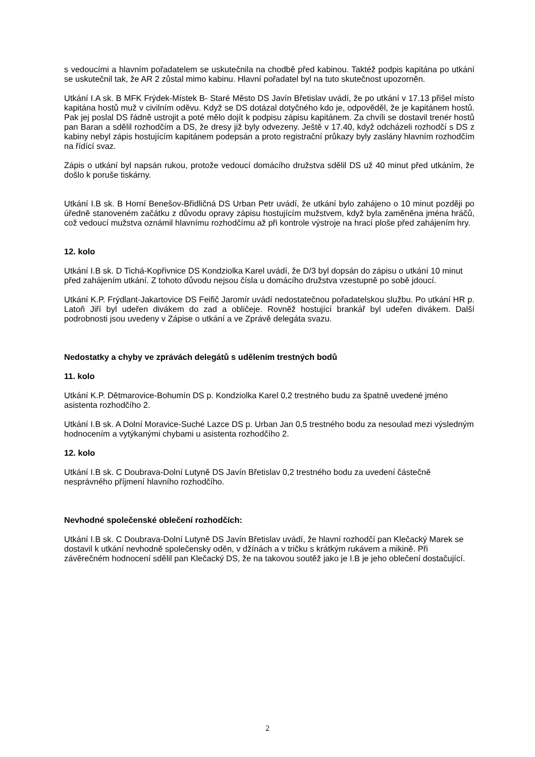s vedoucími a hlavním pořadatelem se uskutečnila na chodbě před kabinou. Taktéž podpis kapitána po utkání se uskutečnil tak, že AR 2 zůstal mimo kabinu. Hlavní pořadatel byl na tuto skutečnost upozorněn.
Utkání I.A sk. B MFK Frýdek-Místek B- Staré Město DS Javín Břetislav uvádí, že po utkání v 17.13 přišel místo kapitána hostů muž v civilním oděvu. Když se DS dotázal dotyčného kdo je, odpověděl, že je kapitánem hostů. Pak jej poslal DS řádně ustrojit a poté mělo dojít k podpisu zápisu kapitánem. Za chvíli se dostavil trenér hostů pan Baran a sdělil rozhodčím a DS, že dresy již byly odvezeny. Ještě v 17.40, když odcházeli rozhodčí s DS z kabiny nebyl zápis hostujícím kapitánem podepsán a proto registrační průkazy byly zaslány hlavním rozhodčím na řídící svaz.
Zápis o utkání byl napsán rukou, protože vedoucí domácího družstva sdělil DS už 40 minut před utkáním, že došlo k poruše tiskárny.
Utkání I.B sk. B Horní Benešov-Břidličná DS Urban Petr uvádí, že utkání bylo zahájeno o 10 minut později po úředně stanoveném začátku z důvodu opravy zápisu hostujícím mužstvem, když byla zaměněna jména hráčů, což vedoucí mužstva oznámil hlavnímu rozhodčímu až při kontrole výstroje na hrací ploše před zahájením hry.
12. kolo
Utkání I.B sk. D Tichá-Kopřivnice DS Kondziolka Karel uvádí, že D/3 byl dopsán do zápisu o utkání 10 minut před zahájením utkání. Z tohoto důvodu nejsou čísla u domácího družstva vzestupně po sobě jdoucí.
Utkání K.P. Frýdlant-Jakartovice DS Feifič Jaromír uvádí nedostatečnou pořadatelskou službu. Po utkání HR p. Latoň Jiří byl udeřen divákem do zad a obličeje. Rovněž hostující brankář byl udeřen divákem. Další podrobnosti jsou uvedeny v Zápise o utkání a ve Zprávě delegáta svazu.
Nedostatky a chyby ve zprávách delegátů s udělením trestných bodů
11. kolo
Utkání K.P. Dětmarovice-Bohumín DS p. Kondziolka Karel 0,2 trestného budu za špatně uvedené jméno asistenta rozhodčího 2.
Utkání I.B sk. A Dolní Moravice-Suché Lazce DS p. Urban Jan 0,5 trestného bodu za nesoulad mezi výsledným hodnocením a vytýkanými chybami u asistenta rozhodčího 2.
12. kolo
Utkání I.B sk. C Doubrava-Dolní Lutyně DS Javín Břetislav 0,2 trestného bodu za uvedení částečně nesprávného příjmení hlavního rozhodčího.
Nevhodné společenské oblečení rozhodčích:
Utkání I.B sk. C Doubrava-Dolní Lutyně DS Javín Břetislav uvádí, že hlavní rozhodčí pan Klečacký Marek se dostavil k utkání nevhodně společensky oděn, v džínách a v tričku s krátkým rukávem a mikině. Při závěrečném hodnocení sdělil pan Klečacký DS, že na takovou soutěž jako je I.B je jeho oblečení dostačující.
2